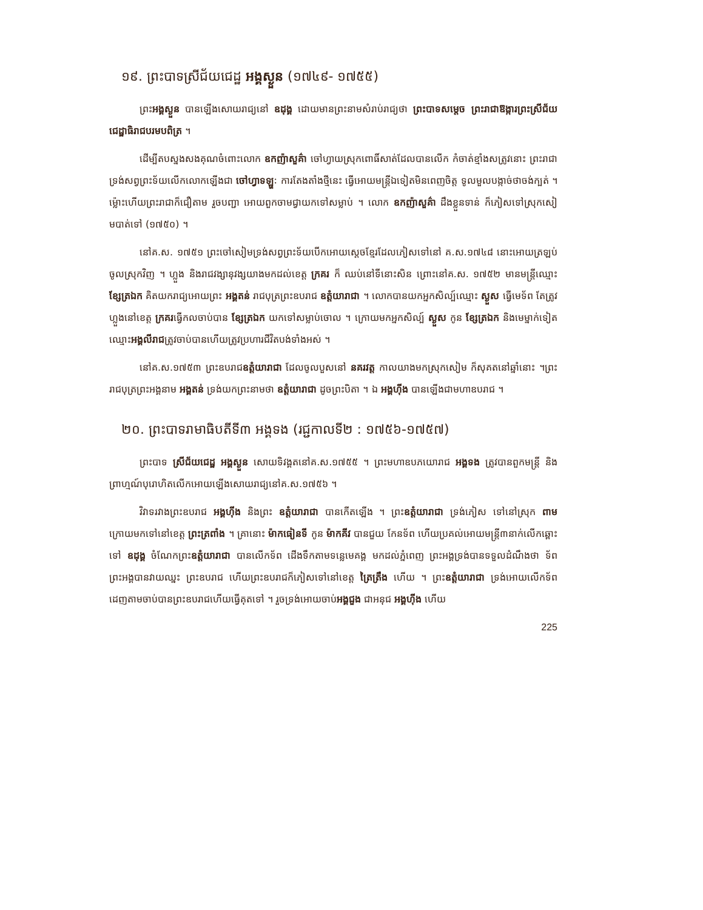១៩. ព្រះបាទស្រីជ័យជេដ្ឋ អង្គស្ងួន (១៧៤៩- ១៧៥៥)
ព្រះអង្គស្ងួន បានឡើងសោយរាជ្យនៅ ឧដុង្គ ដោយមានព្រះនាមសំរាប់រាជ្យថា ព្រះបាទសម្តេច ព្រះរាជាឱង្ការព្រះស្រីជ័យជេដ្ឋាធិរាជបរមបពិត្រ ។
ដើម្បីតបស្នងសងគុណចំពោះលោក ឧកញ៉ាសួគ៌ា ចៅហ្វាយស្រុកពោធិ៍សាត់ដែលបានលើក កំចាត់ខ្មាំងសត្រូវនោះ ព្រះរាជាទ្រង់សព្វព្រះទ័យលើកលោកឡើងជា ចៅហ្វាទឡ្ហៈ ការតែងតាំងថ្មីនេះ ធ្វើអោយមន្ត្រីឯទៀតមិនពេញចិត្ត ទូលមួលបង្កាច់ថាចង់ក្បត់ ។ ម្ល៉ោះហើយព្រះរាជាក៏ជឿតាម រួចបញ្ជា អោយពួកចាមជ្វាយកទៅសម្លាប់ ។ លោក ឧកញ៉ាសួគ៌ា ដឹងខ្លួនទាន់ ក៏ភៀសទៅស្រុកសៀមបាត់ទៅ (១៧៥០) ។
នៅគ.ស. ១៧៥១ ព្រះចៅសៀមទ្រង់សព្វព្រះទ័យបើកអោយស្តេចខ្មែរដែលភៀសទៅនៅ គ.ស.១៧៤៨ នោះអោយត្រឡប់ចូលស្រុកវិញ ។ ហ្លួង និងរាជវង្សានុវង្សយាងមកដល់ខេត្ត ក្រគរ ក៏ ឈប់នៅទីនោះសិន ព្រោះនៅគ.ស. ១៧៥២ មានមន្ត្រីឈ្មោះ ខ្សែត្រឯក គិតយករាជ្យអោយព្រះ អង្គតន់ រាជបុត្រព្រះឧបរាជ ឧត្តំយារាជា ។ លោកបានយកអ្នកសិល្ប៍ឈ្មោះ ស្ងួស ធ្វើមេទ័ព តែត្រូវ ហ្លួងនៅខេត្ត ក្រគរធ្វើកលចាប់បាន ខ្សែត្រឯក យកទៅសម្លាប់ចោល ។ ក្រោយមកអ្នកសិល្ប៍ ស្ងួស កូន ខ្សែត្រឯក និងមេម្នាក់ទៀតឈ្មោះអង្គលីរាជត្រូវចាប់បានហើយត្រូវប្រហារជីវិតបង់ទាំងអស់ ។
នៅគ.ស.១៧៥៣ ព្រះឧបរាជឧត្តំយារាជា ដែលចូលបួសនៅ នគរវត្ត កាលយាងមកស្រុកសៀម ក៏សុគតនៅឆ្នាំនោះ ។ព្រះរាជបុត្រព្រះអង្គនាម អង្គតន់ ទ្រង់យកព្រះនាមថា ឧត្តំយារាជា ដូចព្រះបិតា ។ ឯ អង្គហ៊ីង បានឡើងជាមហាឧបរាជ ។
២០. ព្រះបាទរាមាធិបតីទី៣ អង្គទង (រជ្ជកាលទី២ : ១៧៥៦-១៧៥៧)
ព្រះបាទ ស្រីជ័យជេដ្ឋ អង្គស្ងួន សោយទិវង្គតនៅគ.ស.១៧៥៥ ។ ព្រះមហាឧបភយោរាជ អង្គទង ត្រូវបានពួកមន្ត្រី និងព្រាហ្មណ៍បុរោហិតលើកអោយឡើងសោយរាជ្យនៅគ.ស.១៧៥៦ ។
វិវាទរវាងព្រះឧបរាជ អង្គហ៊ីង និងព្រះ ឧត្តំយារាជា បានកើតឡើង ។ ព្រះឧត្តំយារាជា ទ្រង់ភៀស ទៅនៅស្រុក ពាម ក្រោយមកទៅនៅខេត្ត ព្រះត្រពាំង ។ គ្រានោះ ម៉ាកធៀនទី កូន ម៉ាកគីវ បានជួយ កែនទ័ព ហើយប្រគល់អោយមន្ត្រី៣នាក់លើកឆ្ពោះទៅ ឧដុង្គ ចំណែកព្រះឧត្តំយារាជា បានលើកទ័ព ដើងទឹកតាមទន្លេមេគង្គ មកដល់ភ្នំពេញ ព្រះអង្គទ្រង់បានទទួលដំណឹងថា ទ័ពព្រះអង្គបានវាយឈ្នះ ព្រះឧបរាជ ហើយព្រះឧបរាជក៏ភៀសទៅនៅខេត្ត ត្រៃត្រឹង ហើយ ។ ព្រះឧត្តំយារាជា ទ្រង់អោយលើកទ័ព ដេញតាមចាប់បានព្រះឧបរាជហើយធ្វើគុតទៅ ។ រួចទ្រង់អោយចាប់អង្គជួង ជាអនុជ អង្គហ៊ីង ហើយ
225